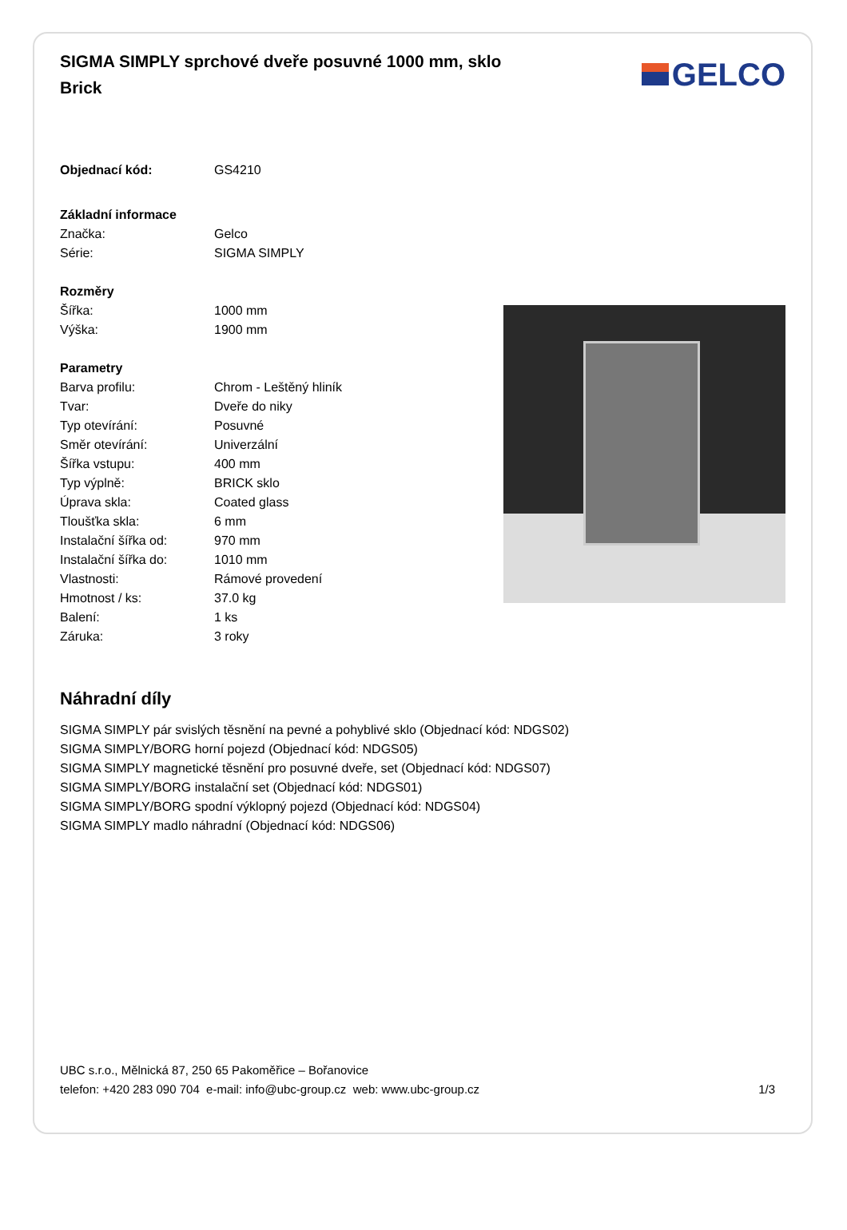SIGMA SIMPLY sprchové dveře posuvné 1000 mm, sklo Brick
GELCO
| Objednací kód: | GS4210 |
| Základní informace | |
| Značka: | Gelco |
| Série: | SIGMA SIMPLY |
| Rozměry | |
| Šířka: | 1000 mm |
| Výška: | 1900 mm |
| Parametry | |
| Barva profilu: | Chrom - Leštěný hliník |
| Tvar: | Dveře do niky |
| Typ otevírání: | Posuvné |
| Směr otevírání: | Univerzální |
| Šířka vstupu: | 400 mm |
| Typ výplně: | BRICK sklo |
| Úprava skla: | Coated glass |
| Tloušťka skla: | 6 mm |
| Instalační šířka od: | 970 mm |
| Instalační šířka do: | 1010 mm |
| Vlastnosti: | Rámové provedení |
| Hmotnost / ks: | 37.0 kg |
| Balení: | 1 ks |
| Záruka: | 3 roky |
Náhradní díly
SIGMA SIMPLY pár svislých těsnění na pevné a pohyblivé sklo (Objednací kód: NDGS02)
SIGMA SIMPLY/BORG horní pojezd (Objednací kód: NDGS05)
SIGMA SIMPLY magnetické těsnění pro posuvné dveře, set (Objednací kód: NDGS07)
SIGMA SIMPLY/BORG instalační set (Objednací kód: NDGS01)
SIGMA SIMPLY/BORG spodní výklopný pojezd (Objednací kód: NDGS04)
SIGMA SIMPLY madlo náhradní (Objednací kód: NDGS06)
UBC s.r.o., Mělnická 87, 250 65 Pakoměřice – Bořanovice
telefon: +420 283 090 704 e-mail: info@ubc-group.cz web: www.ubc-group.cz 1/3